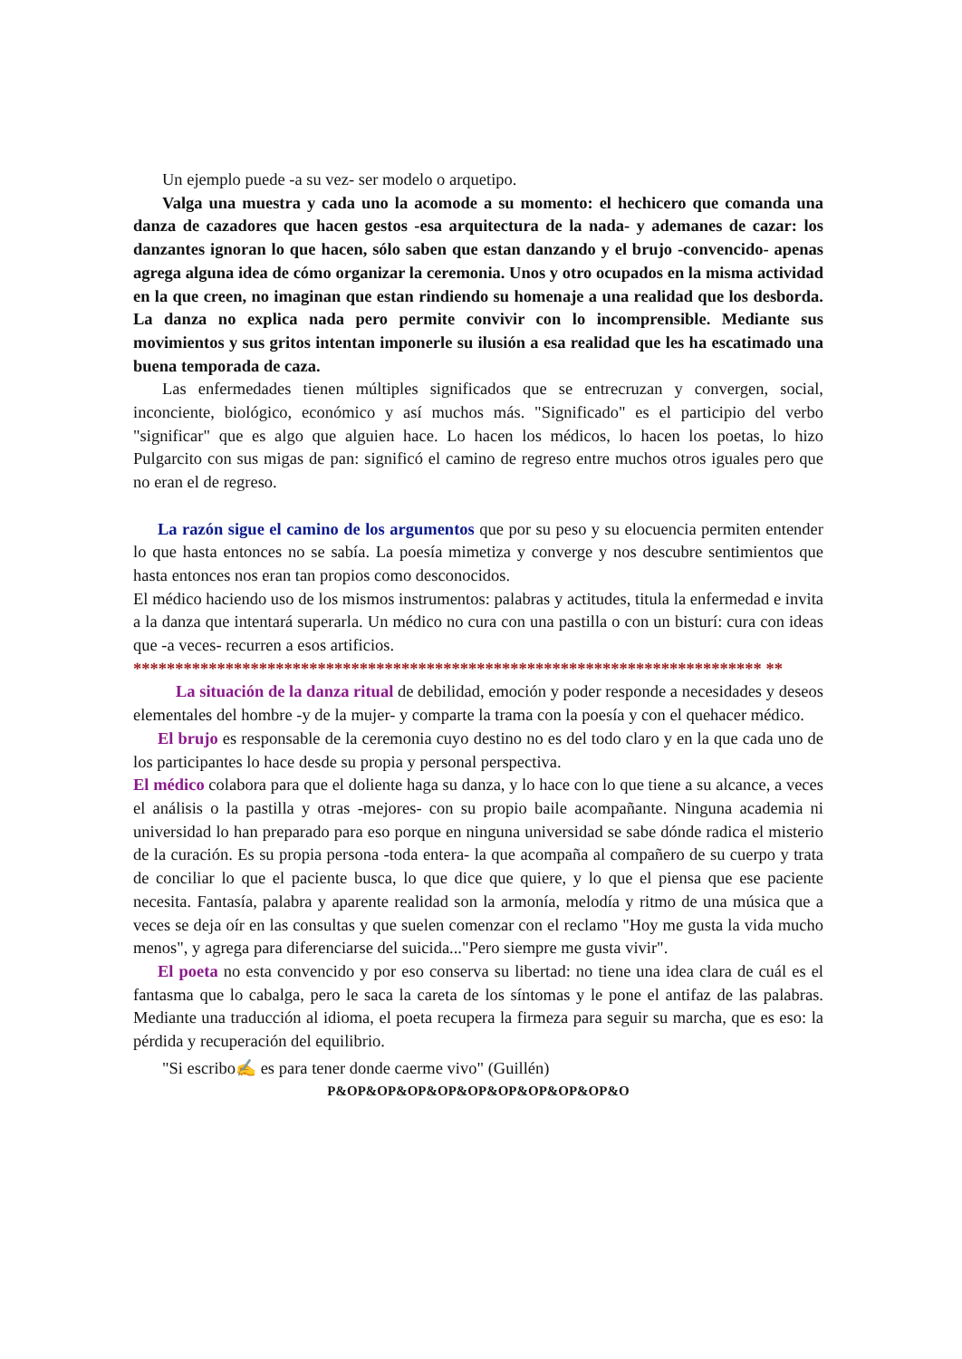Un ejemplo puede -a su vez- ser modelo o arquetipo.
Valga una muestra y cada uno la acomode a su momento: el hechicero que comanda una danza de cazadores que hacen gestos -esa arquitectura de la nada- y ademanes de cazar: los danzantes ignoran lo que hacen, sólo saben que estan danzando y el brujo -convencido- apenas agrega alguna idea de cómo organizar la ceremonia. Unos y otro ocupados en la misma actividad en la que creen, no imaginan que estan rindiendo su homenaje a una realidad que los desborda. La danza no explica nada pero permite convivir con lo incomprensible. Mediante sus movimientos y sus gritos intentan imponerle su ilusión a esa realidad que les ha escatimado una buena temporada de caza.
Las enfermedades tienen múltiples significados que se entrecruzan y convergen, social, inconciente, biológico, económico y así muchos más. "Significado" es el participio del verbo "significar" que es algo que alguien hace. Lo hacen los médicos, lo hacen los poetas, lo hizo Pulgarcito con sus migas de pan: significó el camino de regreso entre muchos otros iguales pero que no eran el de regreso.
La razón sigue el camino de los argumentos que por su peso y su elocuencia permiten entender lo que hasta entonces no se sabía. La poesía mimetiza y converge y nos descubre sentimientos que hasta entonces nos eran tan propios como desconocidos.
El médico haciendo uso de los mismos instrumentos: palabras y actitudes, titula la enfermedad e invita a la danza que intentará superarla. Un médico no cura con una pastilla o con un bisturí: cura con ideas que -a veces- recurren a esos artificios.
*************************************************************************** **
La situación de la danza ritual de debilidad, emoción y poder responde a necesidades y deseos elementales del hombre -y de la mujer- y comparte la trama con la poesía y con el quehacer médico.
El brujo es responsable de la ceremonia cuyo destino no es del todo claro y en la que cada uno de los participantes lo hace desde su propia y personal perspectiva.
El médico colabora para que el doliente haga su danza, y lo hace con lo que tiene a su alcance, a veces el análisis o la pastilla y otras -mejores- con su propio baile acompañante. Ninguna academia ni universidad lo han preparado para eso porque en ninguna universidad se sabe dónde radica el misterio de la curación. Es su propia persona -toda entera- la que acompaña al compañero de su cuerpo y trata de conciliar lo que el paciente busca, lo que dice que quiere, y lo que el piensa que ese paciente necesita. Fantasía, palabra y aparente realidad son la armonía, melodía y ritmo de una música que a veces se deja oír en las consultas y que suelen comenzar con el reclamo "Hoy me gusta la vida mucho menos", y agrega para diferenciarse del suicida..."Pero siempre me gusta vivir".
El poeta no esta convencido y por eso conserva su libertad: no tiene una idea clara de cuál es el fantasma que lo cabalga, pero le saca la careta de los síntomas y le pone el antifaz de las palabras. Mediante una traducción al idioma, el poeta recupera la firmeza para seguir su marcha, que es eso: la pérdida y recuperación del equilibrio.
"Si escribo✍ es para tener donde caerme vivo" (Guillén)
P&OP&OP&OP&OP&OP&OP&OP&OP&OP&O